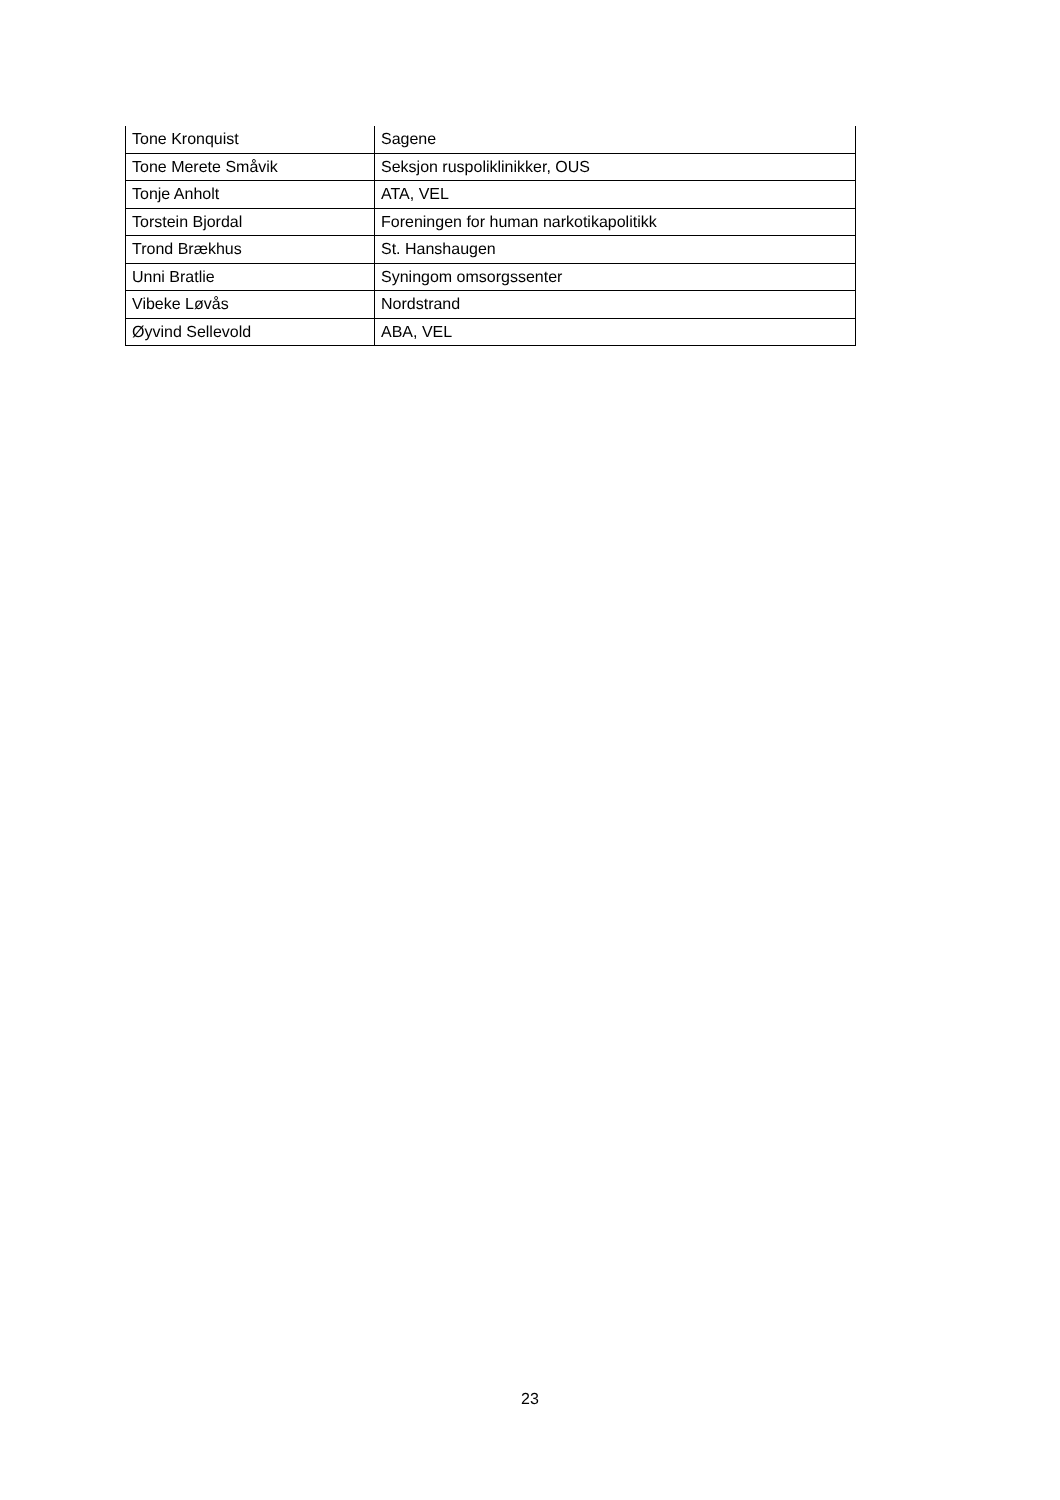| Tone Kronquist | Sagene |
| Tone Merete Småvik | Seksjon ruspoliklinikker, OUS |
| Tonje Anholt | ATA, VEL |
| Torstein Bjordal | Foreningen for human narkotikapolitikk |
| Trond Brækhus | St. Hanshaugen |
| Unni Bratlie | Syningom omsorgssenter |
| Vibeke Løvås | Nordstrand |
| Øyvind Sellevold | ABA, VEL |
23